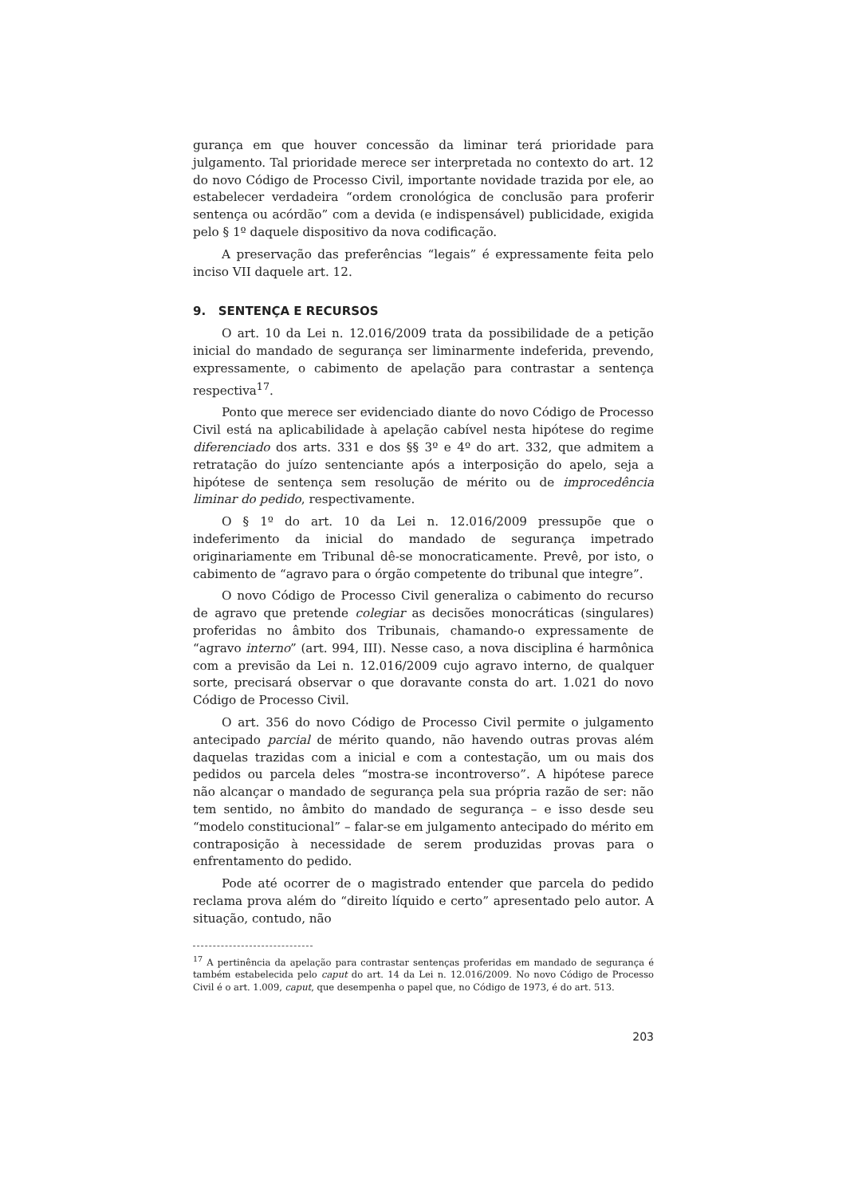gurança em que houver concessão da liminar terá prioridade para julgamento. Tal prioridade merece ser interpretada no contexto do art. 12 do novo Código de Processo Civil, importante novidade trazida por ele, ao estabelecer verdadeira “ordem cronológica de conclusão para proferir sentença ou acórdão” com a devida (e indispensável) publicidade, exigida pelo § 1º daquele dispositivo da nova codificação.
A preservação das preferências “legais” é expressamente feita pelo inciso VII daquele art. 12.
9. SENTENÇA E RECURSOS
O art. 10 da Lei n. 12.016/2009 trata da possibilidade de a petição inicial do mandado de segurança ser liminarmente indeferida, prevendo, expressamente, o cabimento de apelação para contrastar a sentença respectiva<sup>17</sup>.
Ponto que merece ser evidenciado diante do novo Código de Processo Civil está na aplicabilidade à apelação cabível nesta hipótese do regime diferenciado dos arts. 331 e dos §§ 3º e 4º do art. 332, que admitem a retratação do juízo sentenciante após a interposição do apelo, seja a hipótese de sentença sem resolução de mérito ou de improcedência liminar do pedido, respectivamente.
O § 1º do art. 10 da Lei n. 12.016/2009 pressupõe que o indeferimento da inicial do mandado de segurança impetrado originariamente em Tribunal dê-se monocraticamente. Prevê, por isto, o cabimento de “agravo para o órgão competente do tribunal que integre”.
O novo Código de Processo Civil generaliza o cabimento do recurso de agravo que pretende colegiar as decisões monocráticas (singulares) proferidas no âmbito dos Tribunais, chamando-o expressamente de “agravo interno” (art. 994, III). Nesse caso, a nova disciplina é harmônica com a previsão da Lei n. 12.016/2009 cujo agravo interno, de qualquer sorte, precisará observar o que doravante consta do art. 1.021 do novo Código de Processo Civil.
O art. 356 do novo Código de Processo Civil permite o julgamento antecipado parcial de mérito quando, não havendo outras provas além daquelas trazidas com a inicial e com a contestação, um ou mais dos pedidos ou parcela deles “mostra-se incontroverso”. A hipótese parece não alcançar o mandado de segurança pela sua própria razão de ser: não tem sentido, no âmbito do mandado de segurança – e isso desde seu “modelo constitucional” – falar-se em julgamento antecipado do mérito em contraposição à necessidade de serem produzidas provas para o enfrentamento do pedido.
Pode até ocorrer de o magistrado entender que parcela do pedido reclama prova além do “direito líquido e certo” apresentado pelo autor. A situação, contudo, não
<sup>17</sup> A pertinência da apelação para contrastar sentenças proferidas em mandado de segurança é também estabelecida pelo caput do art. 14 da Lei n. 12.016/2009. No novo Código de Processo Civil é o art. 1.009, caput, que desempenha o papel que, no Código de 1973, é do art. 513.
203